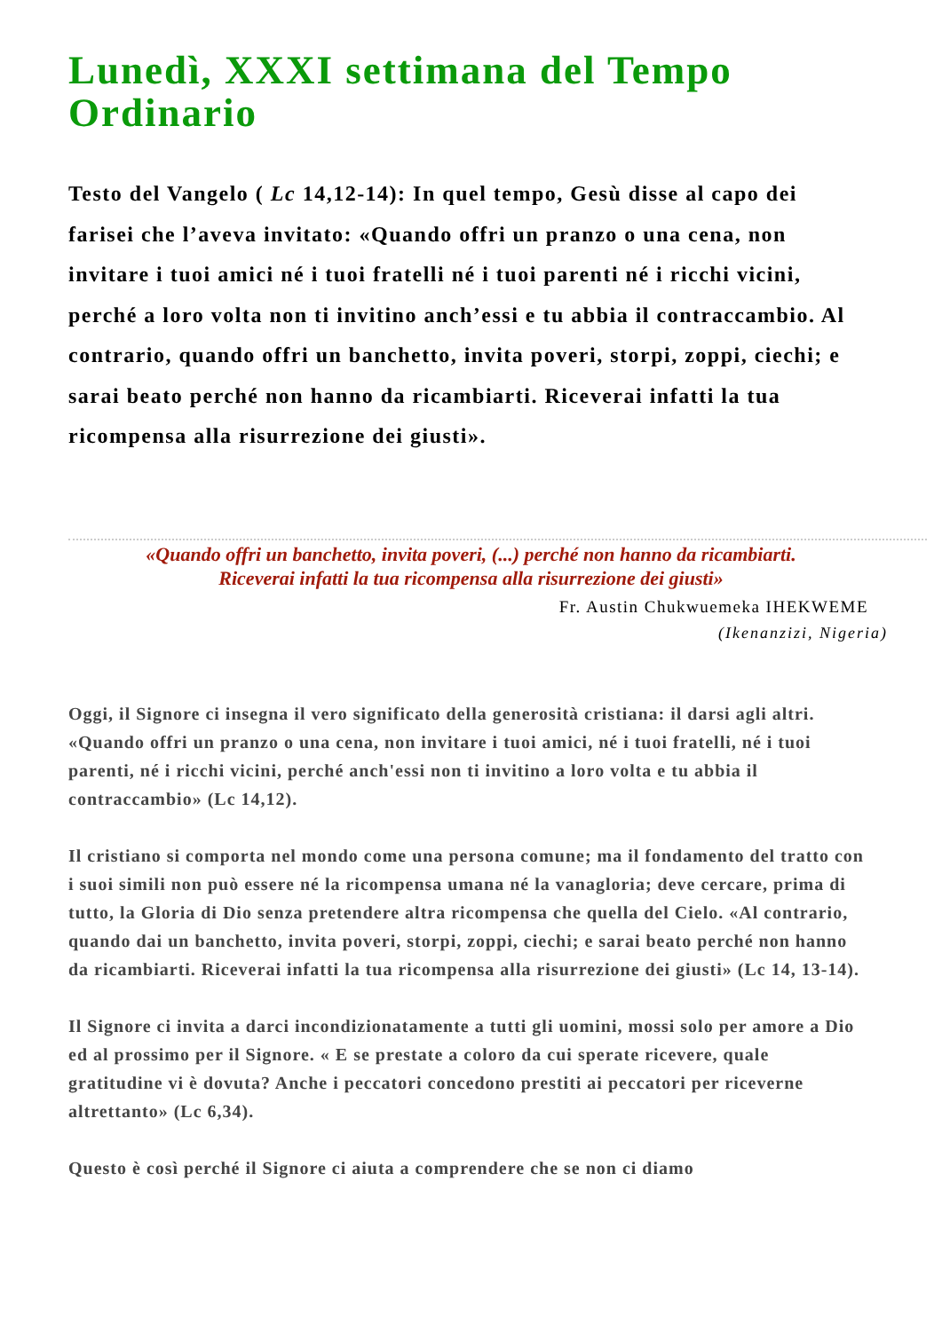Lunedì, XXXI settimana del Tempo Ordinario
Testo del Vangelo ( Lc 14,12-14): In quel tempo, Gesù disse al capo dei farisei che l’aveva invitato: «Quando offri un pranzo o una cena, non invitare i tuoi amici né i tuoi fratelli né i tuoi parenti né i ricchi vicini, perché a loro volta non ti invitino anch’essi e tu abbia il contraccambio. Al contrario, quando offri un banchetto, invita poveri, storpi, zoppi, ciechi; e sarai beato perché non hanno da ricambiarti. Riceverai infatti la tua ricompensa alla risurrezione dei giusti».
«Quando offri un banchetto, invita poveri, (...) perché non hanno da ricambiarti.
Riceverai infatti la tua ricompensa alla risurrezione dei giusti»
Fr. Austin Chukwuemeka IHEKWEME
(Ikenanzizi, Nigeria)
Oggi, il Signore ci insegna il vero significato della generosità cristiana: il darsi agli altri. «Quando offri un pranzo o una cena, non invitare i tuoi amici, né i tuoi fratelli, né i tuoi parenti, né i ricchi vicini, perché anch'essi non ti invitino a loro volta e tu abbia il contraccambio» (Lc 14,12).
Il cristiano si comporta nel mondo come una persona comune; ma il fondamento del tratto con i suoi simili non può essere né la ricompensa umana né la vanagloria; deve cercare, prima di tutto, la Gloria di Dio senza pretendere altra ricompensa che quella del Cielo. «Al contrario, quando dai un banchetto, invita poveri, storpi, zoppi, ciechi; e sarai beato perché non hanno da ricambiarti. Riceverai infatti la tua ricompensa alla risurrezione dei giusti» (Lc 14, 13-14).
Il Signore ci invita a darci incondizionatamente a tutti gli uomini, mossi solo per amore a Dio ed al prossimo per il Signore. « E se prestate a coloro da cui sperate ricevere, quale gratitudine vi è dovuta? Anche i peccatori concedono prestiti ai peccatori per riceverne altrettanto» (Lc 6,34).
Questo è così perché il Signore ci aiuta a comprendere che se non ci diamo